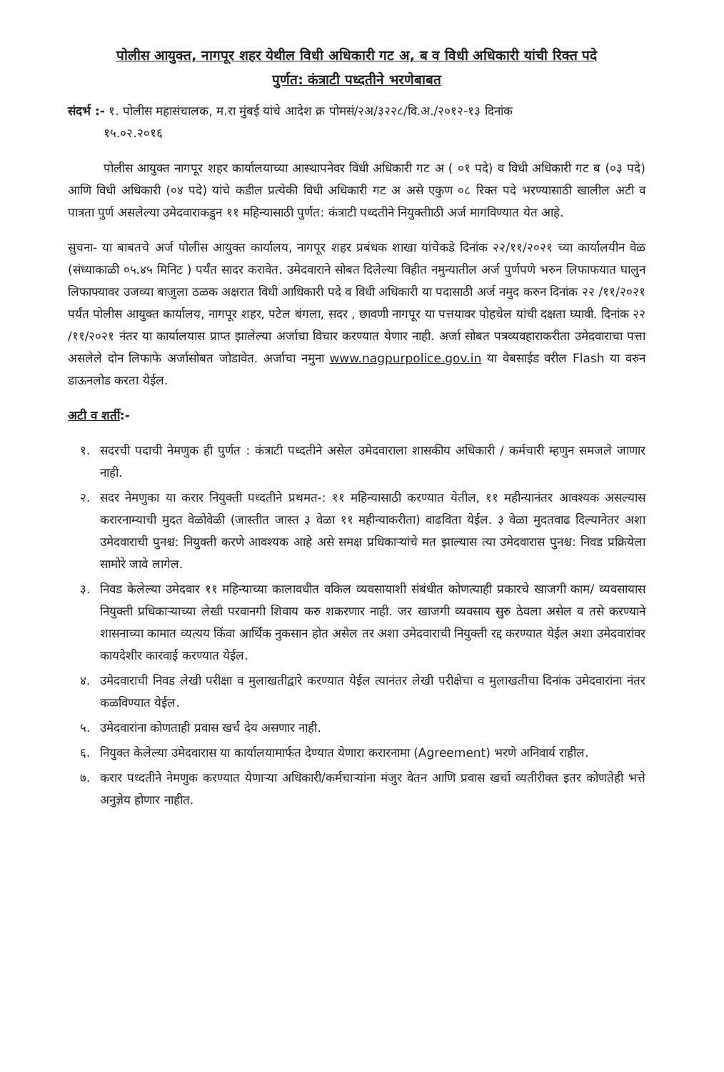पोलीस आयुक्त, नागपूर शहर येथील विधी अधिकारी गट अ, ब व विधी अधिकारी यांची रिक्त पदे
पुर्णत: कंत्राटी पध्दतीने भरणेबाबत
संदर्भ :- १. पोलीस महासंचालक, म.रा मुंबई यांचे आदेश क्र पोमसं/२अ/३२२८/वि.अ./२०१२-१३ दिनांक
१५.०२.२०१६
पोलीस आयुक्त नागपूर शहर कार्यालयाच्या आस्थापनेवर विधी अधिकारी गट अ ( ०१ पदे) व विधी अधिकारी गट ब (०३ पदे) आणि विधी अधिकारी (०४ पदे) यांचे कडील प्रत्येकी विधी अधिकारी गट अ असे एकुण ०८ रिक्त पदे भरण्यासाठी खालील अटी व पात्रता पुर्ण असलेल्या उमेदवाराकडुन ११ महिन्यासाठी पुर्णत: कंत्राटी पध्दतीने नियुक्तीाठी अर्ज मागविण्यात येत आहे.
सुचना- या बाबतचे अर्ज पोलीस आयुक्त कार्यालय, नागपूर शहर प्रबंधक शाखा यांचेकडे दिनांक २२/११/२०२१ च्या कार्यालयीन वेळ (संध्याकाळी ०५.४५ मिनिट ) पर्यंत सादर करावेत. उमेदवाराने सोबत दिलेल्या विहीत नमुन्यातील अर्ज पुर्णपणे भरुन लिफाफयात घालुन लिफाफ्यावर उजव्या बाजुला ठळक अक्षरात विधी आधिकारी पदे व विधी अधिकारी या पदासाठी अर्ज नमुद करुन दिनांक २२ /११/२०२१ पर्यंत पोलीस आयुक्त कार्यालय, नागपूर शहर, पटेल बंगला, सदर , छावणी नागपूर या पत्तयावर पोहचेल यांची दक्षता घ्यावी. दिनांक २२ /११/२०२१ नंतर या कार्यालयास प्राप्त झालेल्या अर्जाचा विचार करण्यात येणार नाही. अर्जा सोबत पत्रव्यवहाराकरीता उमेदवाराचा पत्ता असलेले दोन लिफाफे अर्जासोबत जोडावेत. अर्जाचा नमुना www.nagpurpolice.gov.in या वेबसाईड वरील Flash या वरुन डाऊनलोड करता येईल.
अटी व शर्ती:-
१. सदरची पदाची नेमणुक ही पुर्णत : कंत्राटी पध्दतीने असेल उमेदवाराला शासकीय अधिकारी / कर्मचारी म्हणुन समजले जाणार नाही.
२. सदर नेमणुका या करार नियुक्ती पध्दतीने प्रथमत-: ११ महिन्यासाठी करण्यात येतील, ११ महीन्यानंतर आवश्यक असल्यास करारनाम्याची मुदत वेळोवेळी (जास्तीत जास्त ३ वेळा ११ महीन्याकरीता) वाढविता येईल. ३ वेळा मुदतवाढ दिल्यानेतर अशा उमेदवाराची पुनश्च: नियुक्ती करणे आवश्यक आहे असे समक्ष प्रधिकाऱ्यांचे मत झाल्यास त्या उमेदवारास पुनश्च: निवड प्रक्रियेला सामोरे जावे लागेल.
३. निवड केलेल्या उमेदवार ११ महिन्याच्या कालावधीत वकिल व्यवसायाशी संबंधीत कोणत्याही प्रकारचे खाजगी काम/ व्यवसायास नियुक्ती प्रधिकाऱ्याच्या लेखी परवानगी शिवाय करु शकरणार नाही. जर खाजगी व्यवसाय सुरु ठेवला असेल व तसे करण्याने शासनाच्या कामात व्यत्यय किंवा आर्थिक नुकसान होत असेल तर अशा उमेदवाराची नियुक्ती रद्द करण्यात येईल अशा उमेदवारांवर कायदेशीर कारवाई करण्यात येईल.
४. उमेदवाराची निवड लेखी परीक्षा व मुलाखतीद्वारे करण्यात येईल त्यानंतर लेखी परीक्षेचा व मुलाखतीचा दिनांक उमेदवारांना नंतर कळविण्यात येईल.
५. उमेदवारांना कोणताही प्रवास खर्च देय असणार नाही.
६. नियुक्त केलेल्या उमेदवारास या कार्यालयामार्फत देण्यात येणारा करारनामा (Agreement) भरणे अनिवार्य राहील.
७. करार पध्दतीने नेमणुक करण्यात येणाऱ्या अधिकारी/कर्मचाऱ्यांना मंजुर वेतन आणि प्रवास खर्चा व्यतीरीक्त इतर कोणतेही भत्ते अनुज्ञेय होणार नाहीत.